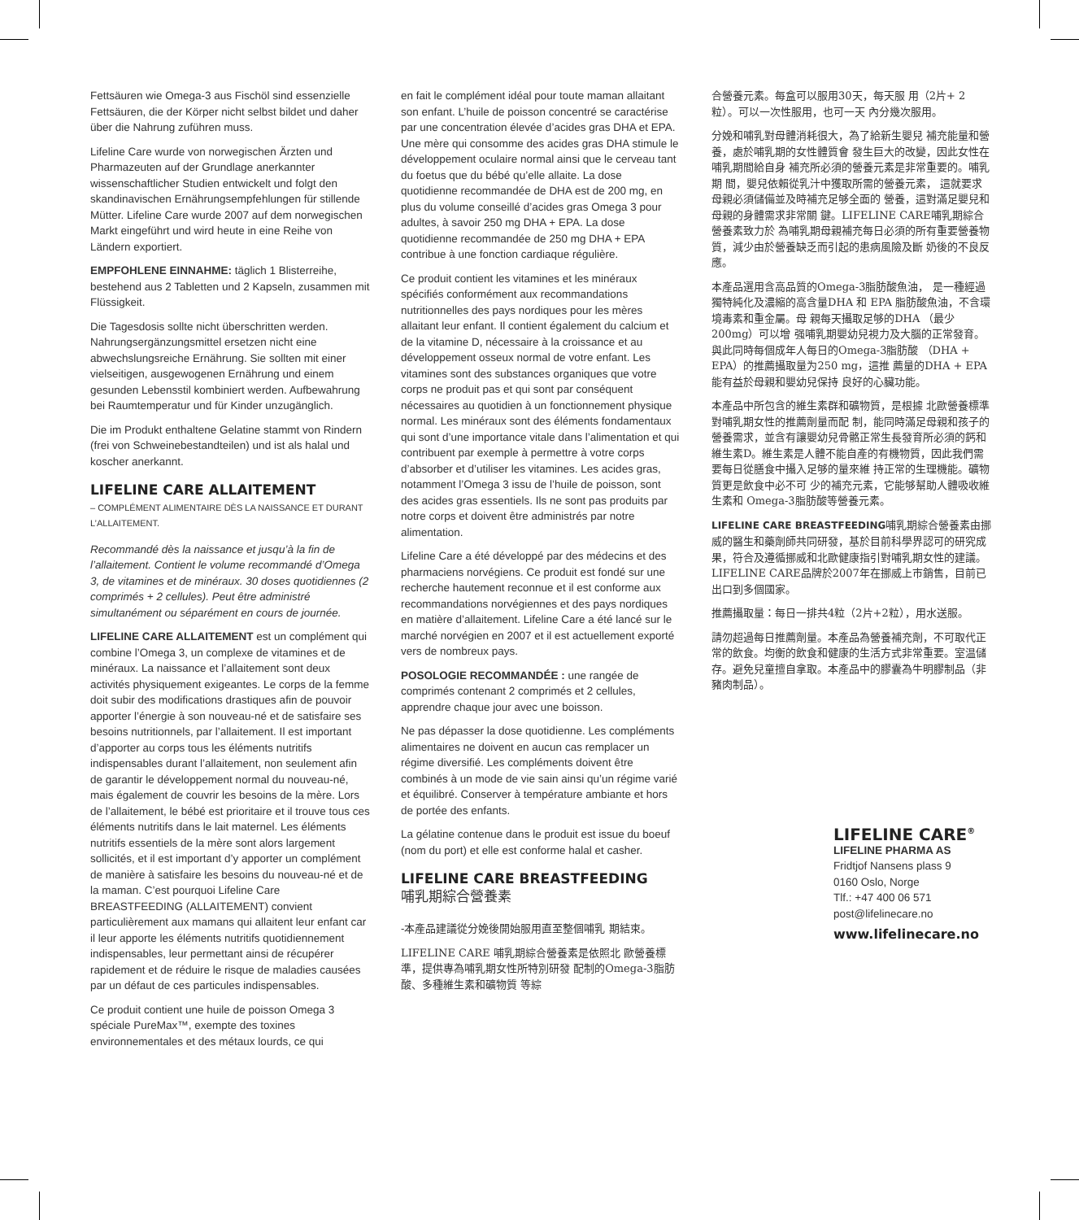Fettsäuren wie Omega-3 aus Fischöl sind essenzielle Fettsäuren, die der Körper nicht selbst bildet und daher über die Nahrung zuführen muss.
Lifeline Care wurde von norwegischen Ärzten und Pharmazeuten auf der Grundlage anerkannter wissenschaftlicher Studien entwickelt und folgt den skandinavischen Ernährungsempfehlungen für stillende Mütter. Lifeline Care wurde 2007 auf dem norwegischen Markt eingeführt und wird heute in eine Reihe von Ländern exportiert.
EMPFOHLENE EINNAHME: täglich 1 Blisterreihe, bestehend aus 2 Tabletten und 2 Kapseln, zusammen mit Flüssigkeit.
Die Tagesdosis sollte nicht überschritten werden. Nahrungsergänzungsmittel ersetzen nicht eine abwechslungsreiche Ernährung. Sie sollten mit einer vielseitigen, ausgewogenen Ernährung und einem gesunden Lebensstil kombiniert werden. Aufbewahrung bei Raumtemperatur und für Kinder unzugänglich.
Die im Produkt enthaltene Gelatine stammt von Rindern (frei von Schweinebestandteilen) und ist als halal und koscher anerkannt.
LIFELINE CARE ALLAITEMENT
– COMPLÉMENT ALIMENTAIRE DÈS LA NAISSANCE ET DURANT L’ALLAITEMENT.
Recommandé dès la naissance et jusqu’à la fin de l’allaitement. Contient le volume recommandé d’Omega 3, de vitamines et de minéraux. 30 doses quotidiennes (2 comprimés + 2 cellules). Peut être administré simultanément ou séparément en cours de journée.
LIFELINE CARE ALLAITEMENT est un complément qui combine l’Omega 3, un complexe de vitamines et de minéraux. La naissance et l’allaitement sont deux activités physiquement exigeantes. Le corps de la femme doit subir des modifications drastiques afin de pouvoir apporter l’énergie à son nouveau-né et de satisfaire ses besoins nutritionnels, par l’allaitement. Il est important d’apporter au corps tous les éléments nutritifs indispensables durant l’allaitement, non seulement afin de garantir le développement normal du nouveau-né, mais également de couvrir les besoins de la mère. Lors de l’allaitement, le bébé est prioritaire et il trouve tous ces éléments nutritifs dans le lait maternel. Les éléments nutritifs essentiels de la mère sont alors largement sollicités, et il est important d’y apporter un complément de manière à satisfaire les besoins du nouveau-né et de la maman. C’est pourquoi Lifeline Care BREASTFEEDING (ALLAITEMENT) convient particulièrement aux mamans qui allaitent leur enfant car il leur apporte les éléments nutritifs quotidiennement indispensables, leur permettant ainsi de récupérer rapidement et de réduire le risque de maladies causées par un défaut de ces particules indispensables.
Ce produit contient une huile de poisson Omega 3 spéciale PureMax™, exempte des toxines environnementales et des métaux lourds, ce qui
en fait le complément idéal pour toute maman allaitant son enfant. L’huile de poisson concentré se caractérise par une concentration élevée d’acides gras DHA et EPA. Une mère qui consomme des acides gras DHA stimule le développement oculaire normal ainsi que le cerveau tant du foetus que du bébé qu’elle allaite. La dose quotidienne recommandée de DHA est de 200 mg, en plus du volume conseillé d’acides gras Omega 3 pour adultes, à savoir 250 mg DHA + EPA. La dose quotidienne recommandée de 250 mg DHA + EPA contribue à une fonction cardiaque régulière.
Ce produit contient les vitamines et les minéraux spécifiés conformément aux recommandations nutritionnelles des pays nordiques pour les mères allaitant leur enfant. Il contient également du calcium et de la vitamine D, nécessaire à la croissance et au développement osseux normal de votre enfant. Les vitamines sont des substances organiques que votre corps ne produit pas et qui sont par conséquent nécessaires au quotidien à un fonctionnement physique normal. Les minéraux sont des éléments fondamentaux qui sont d’une importance vitale dans l’alimentation et qui contribuent par exemple à permettre à votre corps d’absorber et d’utiliser les vitamines. Les acides gras, notamment l’Omega 3 issu de l’huile de poisson, sont des acides gras essentiels. Ils ne sont pas produits par notre corps et doivent être administrés par notre alimentation.
Lifeline Care a été développé par des médecins et des pharmaciens norvégiens. Ce produit est fondé sur une recherche hautement reconnue et il est conforme aux recommandations norvégiennes et des pays nordiques en matière d’allaitement. Lifeline Care a été lancé sur le marché norvégien en 2007 et il est actuellement exporté vers de nombreux pays.
POSOLOGIE RECOMMANDÉE : une rangée de comprimés contenant 2 comprimés et 2 cellules, apprendre chaque jour avec une boisson.
Ne pas dépasser la dose quotidienne. Les compléments alimentaires ne doivent en aucun cas remplacer un régime diversifié. Les compléments doivent être combinés à un mode de vie sain ainsi qu’un régime varié et équilibré. Conserver à température ambiante et hors de portée des enfants.
La gélatine contenue dans le produit est issue du boeuf (nom du port) et elle est conforme halal et casher.
LIFELINE CARE BREASTFEEDING
哺乳期綜合營養素
-本產品建議從分娩後開始服用直至整個哺乳 期結束。
LIFELINE CARE 哺乳期綜合營養素是依照北 歐營養標準，提供專為哺乳期女性所特別研發 配制的Omega-3脂肪酸、多種維生素和礦物質 等綜
合營養元素。每盒可以服用30天，每天服 用（2片+ 2粒）。可以一次性服用，也可一天 內分幾次服用。
分娩和哺乳對母體消耗很大，為了給新生嬰兒 補充能量和營養，處於哺乳期的女性體質會 發生巨大的改變，因此女性在哺乳期間給自身 補充所必須的營養元素是非常重要的。哺乳期 間，嬰兒依賴從乳汁中獲取所需的營養元素， 這就要求母親必須儲備並及時補充足够全面的 營養，這對滿足嬰兒和母親的身體需求非常關 鍵。LIFELINE CARE哺乳期綜合營養素致力於 為哺乳期母親補充每日必須的所有重要營養物 質，減少由於營養缺乏而引起的患病風險及斷 奶後的不良反應。
本產品選用含高品質的Omega-3脂肪酸魚油， 是一種經過獨特純化及濃縮的高含量DHA 和 EPA 脂肪酸魚油，不含環境毒素和重金屬。母 親每天攝取足够的DHA （最少200mg）可以增 强哺乳期嬰幼兒視力及大腦的正常發育。 與此同時每個成年人每日的Omega-3脂肪酸 （DHA + EPA）的推薦攝取量为250 mg，這推 薦量的DHA + EPA 能有益於母親和嬰幼兒保持 良好的心臟功能。
本產品中所包含的維生素群和礦物質，是根據 北歐營養標準對哺乳期女性的推薦劑量而配 制，能同時滿足母親和孩子的營養需求，並含有讓嬰幼兒骨骼正常生長發育所必須的鈣和維生素D。維生素是人體不能自產的有機物質，因此我們需要每日從膳食中攝入足够的量來維 持正常的生理機能。礦物質更是飲食中必不可 少的補充元素，它能够幫助人體吸收維生素和 Omega-3脂肪酸等營養元素。
LIFELINE CARE BREASTFEEDING哺乳期綜合營養素由挪威的醫生和藥劑師共同研發，基於目前科學界認可的研究成果，符合及遵循挪威和北歐健康指引對哺乳期女性的建議。LIFELINE CARE品牌於2007年在挪威上市銷售，目前已出口到多個國家。
推薦攝取量：每日一排共4粒（2片+2粒），用水送服。
請勿超過每日推薦劑量。本產品為營養補充劑，不可取代正常的飲食。均衡的飲食和健康的生活方式非常重要。室温儲存。避免兒童擅自拿取。本產品中的膠囊為牛明膠制品（非豬肉制品）。
LIFELINE CARE<sup>®</sup>
LIFELINE PHARMA AS
Fridtjof Nansens plass 9
0160 Oslo, Norge
Tlf.: +47 400 06 571
post@lifelinecare.no
www.lifelinecare.no